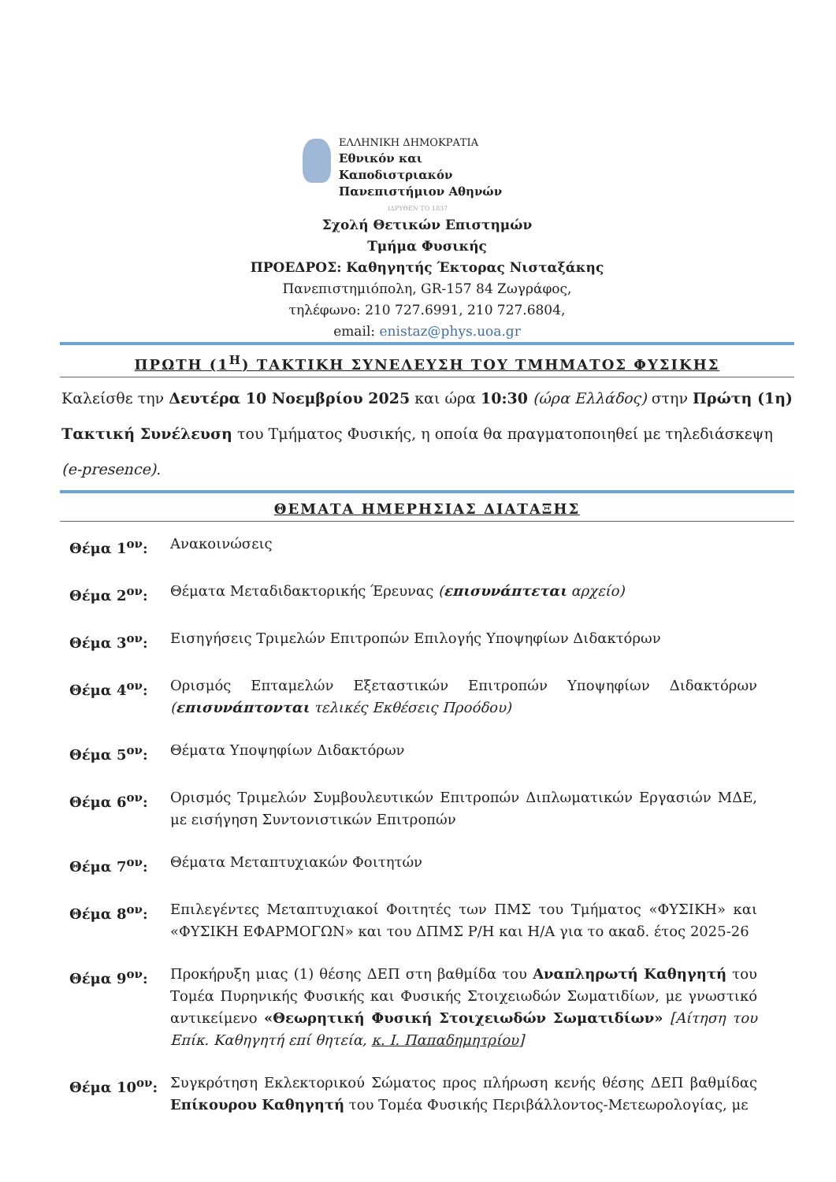ΕΛΛΗΝΙΚΗ ΔΗΜΟΚΡΑΤΙΑ
Εθνικόν και Καποδιστριακόν
Πανεπιστήμιον Αθηνών
ΙΔΡΥΘΕΝ ΤΟ 1837
Σχολή Θετικών Επιστημών
Τμήμα Φυσικής
ΠΡΟΕΔΡΟΣ: Καθηγητής Έκτορας Νισταξάκης
Πανεπιστημιόπολη, GR-157 84 Ζωγράφος,
τηλέφωνο: 210 727.6991, 210 727.6804,
email: enistaz@phys.uoa.gr
ΠΡΩΤΗ (1<sup>Η</sup>) ΤΑΚΤΙΚΗ ΣΥΝΕΛΕΥΣΗ ΤΟΥ ΤΜΗΜΑΤΟΣ ΦΥΣΙΚΗΣ
Καλείσθε την Δευτέρα 10 Νοεμβρίου 2025 και ώρα 10:30 (ώρα Ελλάδος) στην Πρώτη (1η) Τακτική Συνέλευση του Τμήματος Φυσικής, η οποία θα πραγματοποιηθεί με τηλεδιάσκεψη (e-presence).
ΘΕΜΑΤΑ ΗΜΕΡΗΣΙΑΣ ΔΙΑΤΑΞΗΣ
Θέμα 1<sup>ον</sup>: Ανακοινώσεις
Θέμα 2<sup>ον</sup>: Θέματα Μεταδιδακτορικής Έρευνας (επισυνάπτεται αρχείο)
Θέμα 3<sup>ον</sup>: Εισηγήσεις Τριμελών Επιτροπών Επιλογής Υποψηφίων Διδακτόρων
Θέμα 4<sup>ον</sup>: Ορισμός Επταμελών Εξεταστικών Επιτροπών Υποψηφίων Διδακτόρων (επισυνάπτονται τελικές Εκθέσεις Προόδου)
Θέμα 5<sup>ον</sup>: Θέματα Υποψηφίων Διδακτόρων
Θέμα 6<sup>ον</sup>: Ορισμός Τριμελών Συμβουλευτικών Επιτροπών Διπλωματικών Εργασιών ΜΔΕ, με εισήγηση Συντονιστικών Επιτροπών
Θέμα 7<sup>ον</sup>: Θέματα Μεταπτυχιακών Φοιτητών
Θέμα 8<sup>ον</sup>: Επιλεγέντες Μεταπτυχιακοί Φοιτητές των ΠΜΣ του Τμήματος «ΦΥΣΙΚΗ» και «ΦΥΣΙΚΗ ΕΦΑΡΜΟΓΩΝ» και του ΔΠΜΣ Ρ/Η και Η/Α για το ακαδ. έτος 2025-26
Θέμα 9<sup>ον</sup>: Προκήρυξη μιας (1) θέσης ΔΕΠ στη βαθμίδα του Αναπληρωτή Καθηγητή του Τομέα Πυρηνικής Φυσικής και Φυσικής Στοιχειωδών Σωματιδίων, με γνωστικό αντικείμενο «Θεωρητική Φυσική Στοιχειωδών Σωματιδίων» [Αίτηση του Επίκ. Καθηγητή επί θητεία, κ. Ι. Παπαδημητρίου]
Θέμα 10<sup>ον</sup>: Συγκρότηση Εκλεκτορικού Σώματος προς πλήρωση κενής θέσης ΔΕΠ βαθμίδας Επίκουρου Καθηγητή του Τομέα Φυσικής Περιβάλλοντος-Μετεωρολογίας, με